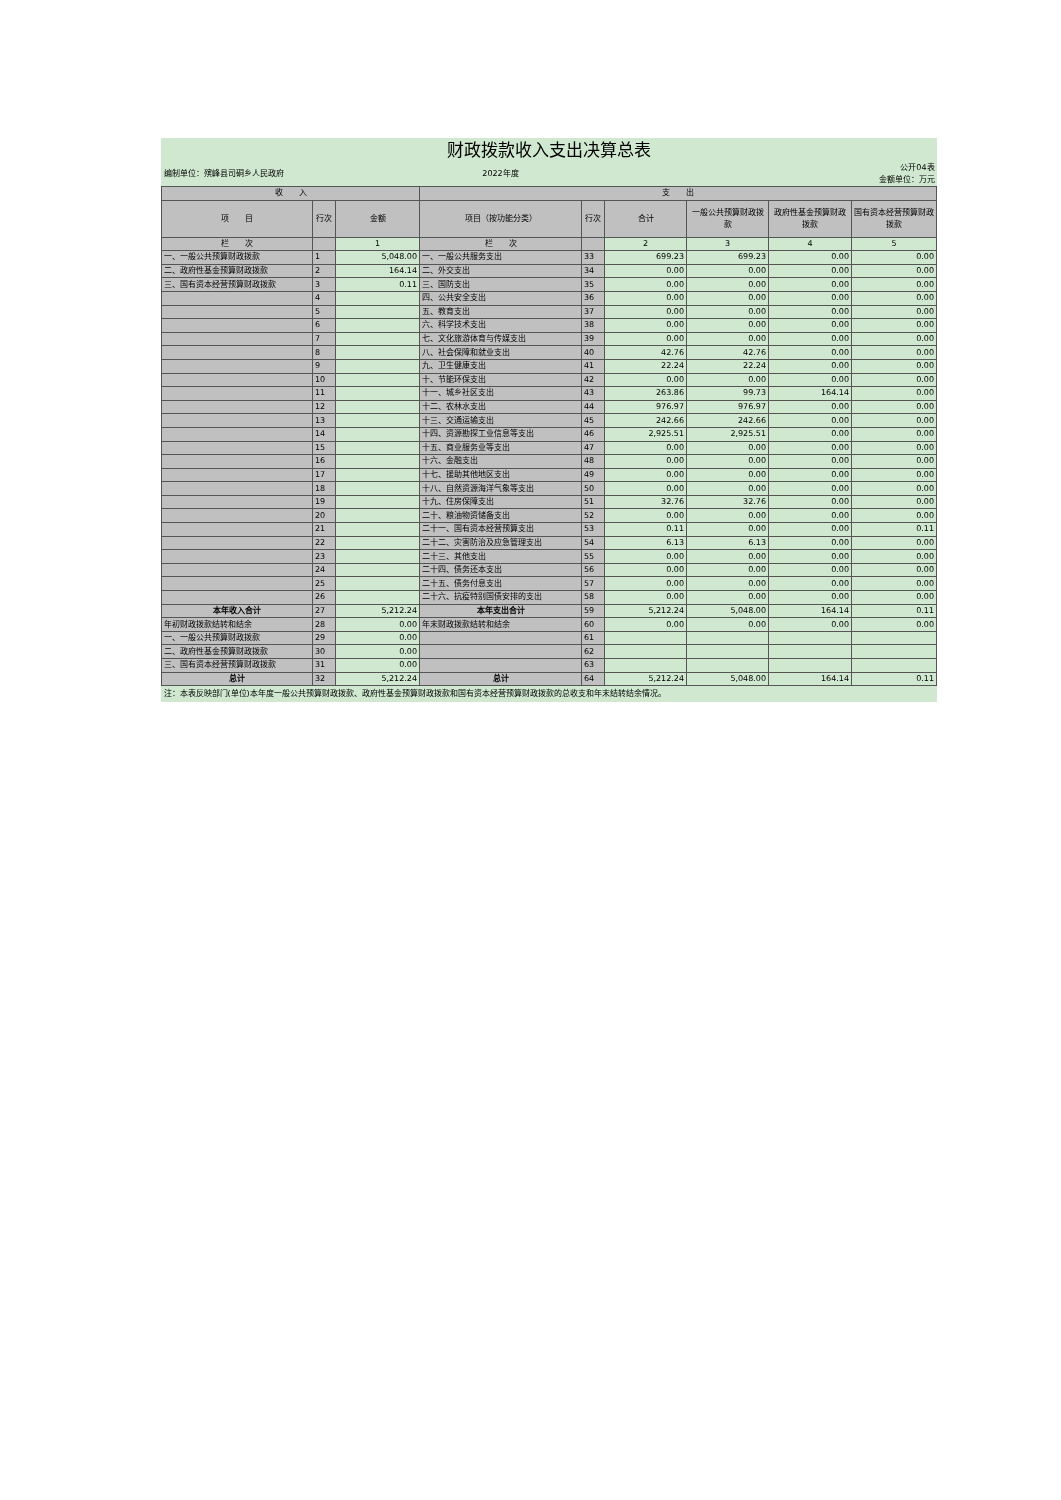| 财政拨款收入支出决算总表 | | | | | | | | |
| 编制单位：殡峰县司硐乡人民政府 | | | 2022年度 | | | | | 公开04表 金额单位：万元 |
| 收 入 | | | 支 出 | | | | | |
| 项 目 | 行次 | 金额 | 项目（按功能分类） | 行次 | 合计 | 一般公共预算财政拨款 | 政府性基金预算财政拨款 | 国有资本经营预算财政拨款 |
| 栏 次 | | 1 | 栏 次 | | 2 | 3 | 4 | 5 |
| 一、一般公共预算财政拨款 | 1 | 5,048.00 | 一、一般公共服务支出 | 33 | 699.23 | 699.23 | 0.00 | 0.00 |
| 二、政府性基金预算财政拨款 | 2 | 164.14 | 二、外交支出 | 34 | 0.00 | 0.00 | 0.00 | 0.00 |
| 三、国有资本经营预算财政拨款 | 3 | 0.11 | 三、国防支出 | 35 | 0.00 | 0.00 | 0.00 | 0.00 |
| | 4 | | 四、公共安全支出 | 36 | 0.00 | 0.00 | 0.00 | 0.00 |
| | 5 | | 五、教育支出 | 37 | 0.00 | 0.00 | 0.00 | 0.00 |
| | 6 | | 六、科学技术支出 | 38 | 0.00 | 0.00 | 0.00 | 0.00 |
| | 7 | | 七、文化旅游体育与传媒支出 | 39 | 0.00 | 0.00 | 0.00 | 0.00 |
| | 8 | | 八、社会保障和就业支出 | 40 | 42.76 | 42.76 | 0.00 | 0.00 |
| | 9 | | 九、卫生健康支出 | 41 | 22.24 | 22.24 | 0.00 | 0.00 |
| | 10 | | 十、节能环保支出 | 42 | 0.00 | 0.00 | 0.00 | 0.00 |
| | 11 | | 十一、城乡社区支出 | 43 | 263.86 | 99.73 | 164.14 | 0.00 |
| | 12 | | 十二、农林水支出 | 44 | 976.97 | 976.97 | 0.00 | 0.00 |
| | 13 | | 十三、交通运输支出 | 45 | 242.66 | 242.66 | 0.00 | 0.00 |
| | 14 | | 十四、资源勘探工业信息等支出 | 46 | 2,925.51 | 2,925.51 | 0.00 | 0.00 |
| | 15 | | 十五、商业服务业等支出 | 47 | 0.00 | 0.00 | 0.00 | 0.00 |
| | 16 | | 十六、金融支出 | 48 | 0.00 | 0.00 | 0.00 | 0.00 |
| | 17 | | 十七、援助其他地区支出 | 49 | 0.00 | 0.00 | 0.00 | 0.00 |
| | 18 | | 十八、自然资源海洋气象等支出 | 50 | 0.00 | 0.00 | 0.00 | 0.00 |
| | 19 | | 十九、住房保障支出 | 51 | 32.76 | 32.76 | 0.00 | 0.00 |
| | 20 | | 二十、粮油物资储备支出 | 52 | 0.00 | 0.00 | 0.00 | 0.00 |
| | 21 | | 二十一、国有资本经营预算支出 | 53 | 0.11 | 0.00 | 0.00 | 0.11 |
| | 22 | | 二十二、灾害防治及应急管理支出 | 54 | 6.13 | 6.13 | 0.00 | 0.00 |
| | 23 | | 二十三、其他支出 | 55 | 0.00 | 0.00 | 0.00 | 0.00 |
| | 24 | | 二十四、债务还本支出 | 56 | 0.00 | 0.00 | 0.00 | 0.00 |
| | 25 | | 二十五、债务付息支出 | 57 | 0.00 | 0.00 | 0.00 | 0.00 |
| | 26 | | 二十六、抗疫特别国债安排的支出 | 58 | 0.00 | 0.00 | 0.00 | 0.00 |
| 本年收入合计 | 27 | 5,212.24 | 本年支出合计 | 59 | 5,212.24 | 5,048.00 | 164.14 | 0.11 |
| 年初财政拨款结转和结余 | 28 | 0.00 | 年末财政拨款结转和结余 | 60 | 0.00 | 0.00 | 0.00 | 0.00 |
| 一、一般公共预算财政拨款 | 29 | 0.00 | | 61 | | | | |
| 二、政府性基金预算财政拨款 | 30 | 0.00 | | 62 | | | | |
| 三、国有资本经营预算财政拨款 | 31 | 0.00 | | 63 | | | | |
| 总计 | 32 | 5,212.24 | 总计 | 64 | 5,212.24 | 5,048.00 | 164.14 | 0.11 |
| 注：本表反映部门(单位)本年度一般公共预算财政拨款、政府性基金预算财政拨款和国有资本经营预算财政拨款的总收支和年末结转结余情况。 | | | | | | | | |